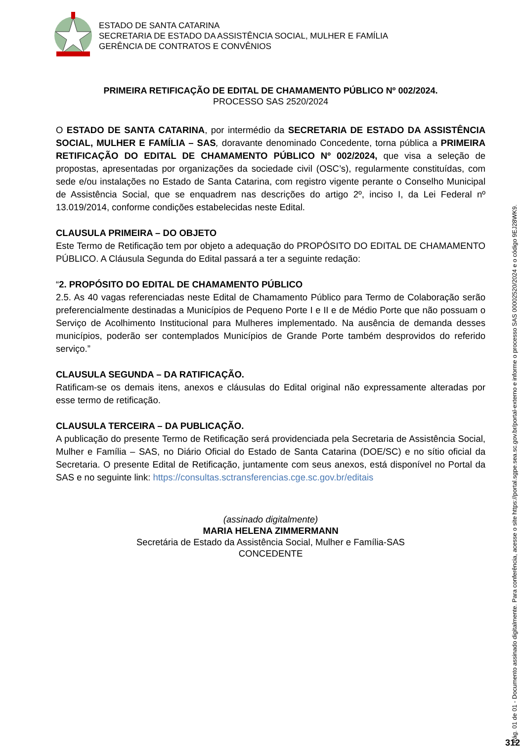ESTADO DE SANTA CATARINA
SECRETARIA DE ESTADO DA ASSISTÊNCIA SOCIAL, MULHER E FAMÍLIA
GERÊNCIA DE CONTRATOS E CONVÊNIOS
PRIMEIRA RETIFICAÇÃO DE EDITAL DE CHAMAMENTO PÚBLICO Nº 002/2024.
PROCESSO SAS 2520/2024
O ESTADO DE SANTA CATARINA, por intermédio da SECRETARIA DE ESTADO DA ASSISTÊNCIA SOCIAL, MULHER E FAMÍLIA – SAS, doravante denominado Concedente, torna pública a PRIMEIRA RETIFICAÇÃO DO EDITAL DE CHAMAMENTO PÚBLICO Nº 002/2024, que visa a seleção de propostas, apresentadas por organizações da sociedade civil (OSC’s), regularmente constituídas, com sede e/ou instalações no Estado de Santa Catarina, com registro vigente perante o Conselho Municipal de Assistência Social, que se enquadrem nas descrições do artigo 2º, inciso I, da Lei Federal nº 13.019/2014, conforme condições estabelecidas neste Edital.
CLAUSULA PRIMEIRA – DO OBJETO
Este Termo de Retificação tem por objeto a adequação do PROPÓSITO DO EDITAL DE CHAMAMENTO PÚBLICO. A Cláusula Segunda do Edital passará a ter a seguinte redação:
“2. PROPÓSITO DO EDITAL DE CHAMAMENTO PÚBLICO
2.5. As 40 vagas referenciadas neste Edital de Chamamento Público para Termo de Colaboração serão preferencialmente destinadas a Municípios de Pequeno Porte I e II e de Médio Porte que não possuam o Serviço de Acolhimento Institucional para Mulheres implementado. Na ausência de demanda desses municípios, poderão ser contemplados Municípios de Grande Porte também desprovidos do referido serviço.”
CLAUSULA SEGUNDA – DA RATIFICAÇÃO.
Ratificam-se os demais itens, anexos e cláusulas do Edital original não expressamente alteradas por esse termo de retificação.
CLAUSULA TERCEIRA – DA PUBLICAÇÃO.
A publicação do presente Termo de Retificação será providenciada pela Secretaria de Assistência Social, Mulher e Família – SAS, no Diário Oficial do Estado de Santa Catarina (DOE/SC) e no sítio oficial da Secretaria. O presente Edital de Retificação, juntamente com seus anexos, está disponível no Portal da SAS e no seguinte link: https://consultas.sctransferencias.cge.sc.gov.br/editais
(assinado digitalmente)
MARIA HELENA ZIMMERMANN
Secretária de Estado da Assistência Social, Mulher e Família-SAS
CONCEDENTE
Pág. 01 de 01 - Documento assinado digitalmente. Para conferência, acesse o site https://portal.sgpe.sea.sc.gov.br/portal-externo e informe o processo SAS 00002520/2024 e o código 9EJ28WK9.
312